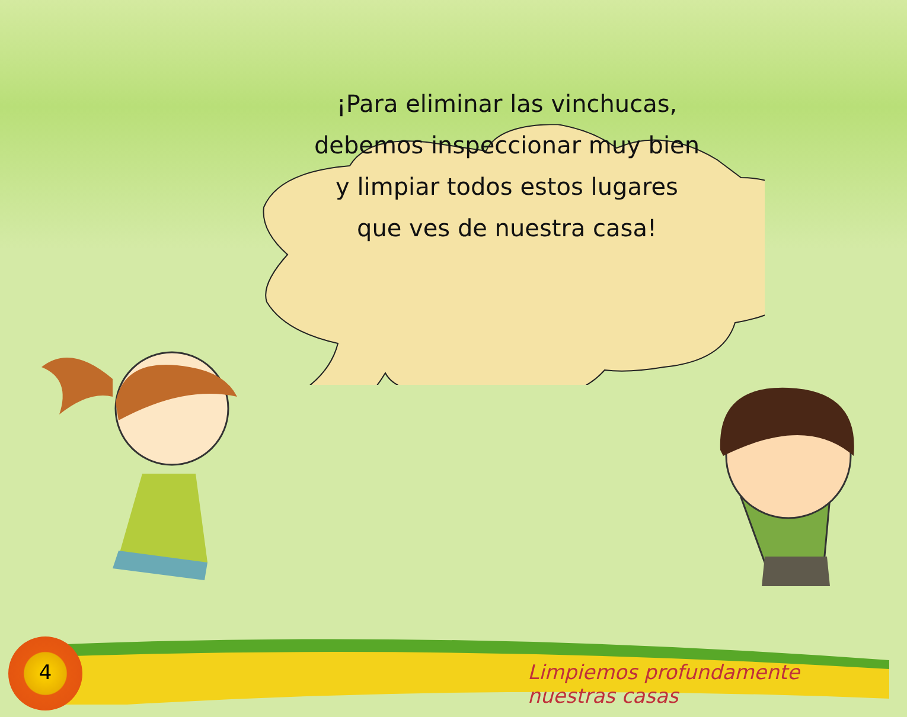¡Para eliminar las vinchucas,
debemos inspeccionar muy bien
y limpiar todos estos lugares
que ves de nuestra casa!
4
Limpiemos profundamente nuestras casas